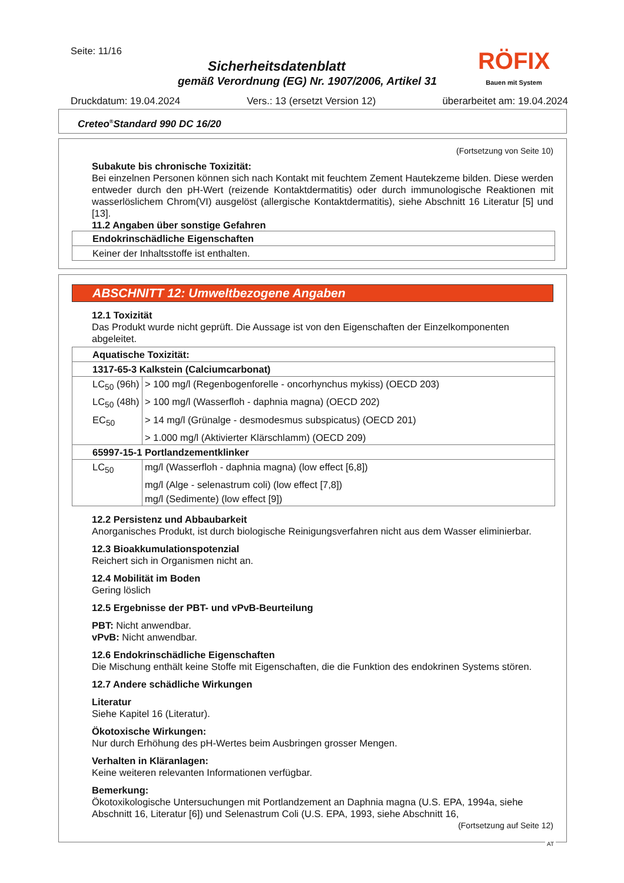Seite: 11/16
Sicherheitsdatenblatt
gemäß Verordnung (EG) Nr. 1907/2006, Artikel 31
RÖFIX
Bauen mit System
Druckdatum: 19.04.2024 Vers.: 13 (ersetzt Version 12) überarbeitet am: 19.04.2024
Creteo<sup>®</sup>Standard 990 DC 16/20
(Fortsetzung von Seite 10)
Subakute bis chronische Toxizität:
Bei einzelnen Personen können sich nach Kontakt mit feuchtem Zement Hautekzeme bilden. Diese werden entweder durch den pH-Wert (reizende Kontaktdermatitis) oder durch immunologische Reaktionen mit wasserlöslichem Chrom(VI) ausgelöst (allergische Kontaktdermatitis), siehe Abschnitt 16 Literatur [5] und [13].
11.2 Angaben über sonstige Gefahren
| Endokrinschädliche Eigenschaften |
| Keiner der Inhaltsstoffe ist enthalten. |
ABSCHNITT 12: Umweltbezogene Angaben
12.1 Toxizität
Das Produkt wurde nicht geprüft. Die Aussage ist von den Eigenschaften der Einzelkomponenten abgeleitet.
| Aquatische Toxizität: | |
| 1317-65-3 Kalkstein (Calciumcarbonat) | |
| LC<sub>50</sub> (96h) | > 100 mg/l (Regenbogenforelle - oncorhynchus mykiss) (OECD 203) |
| LC<sub>50</sub> (48h) | > 100 mg/l (Wasserfloh - daphnia magna) (OECD 202) |
| EC<sub>50</sub> | > 14 mg/l (Grünalge - desmodesmus subspicatus) (OECD 201) |
| | > 1.000 mg/l (Aktivierter Klärschlamm) (OECD 209) |
| 65997-15-1 Portlandzementklinker | |
| LC<sub>50</sub> | mg/l (Wasserfloh - daphnia magna) (low effect [6,8]) |
| | mg/l (Alge - selenastrum coli) (low effect [7,8]) |
| | mg/l (Sedimente) (low effect [9]) |
12.2 Persistenz und Abbaubarkeit
Anorganisches Produkt, ist durch biologische Reinigungsverfahren nicht aus dem Wasser eliminierbar.
12.3 Bioakkumulationspotenzial
Reichert sich in Organismen nicht an.
12.4 Mobilität im Boden
Gering löslich
12.5 Ergebnisse der PBT- und vPvB-Beurteilung
PBT: Nicht anwendbar.
vPvB: Nicht anwendbar.
12.6 Endokrinschädliche Eigenschaften
Die Mischung enthält keine Stoffe mit Eigenschaften, die die Funktion des endokrinen Systems stören.
12.7 Andere schädliche Wirkungen
Literatur
Siehe Kapitel 16 (Literatur).
Ökotoxische Wirkungen:
Nur durch Erhöhung des pH-Wertes beim Ausbringen grosser Mengen.
Verhalten in Kläranlagen:
Keine weiteren relevanten Informationen verfügbar.
Bemerkung:
Ökotoxikologische Untersuchungen mit Portlandzement an Daphnia magna (U.S. EPA, 1994a, siehe Abschnitt 16, Literatur [6]) und Selenastrum Coli (U.S. EPA, 1993, siehe Abschnitt 16,
(Fortsetzung auf Seite 12)
AT